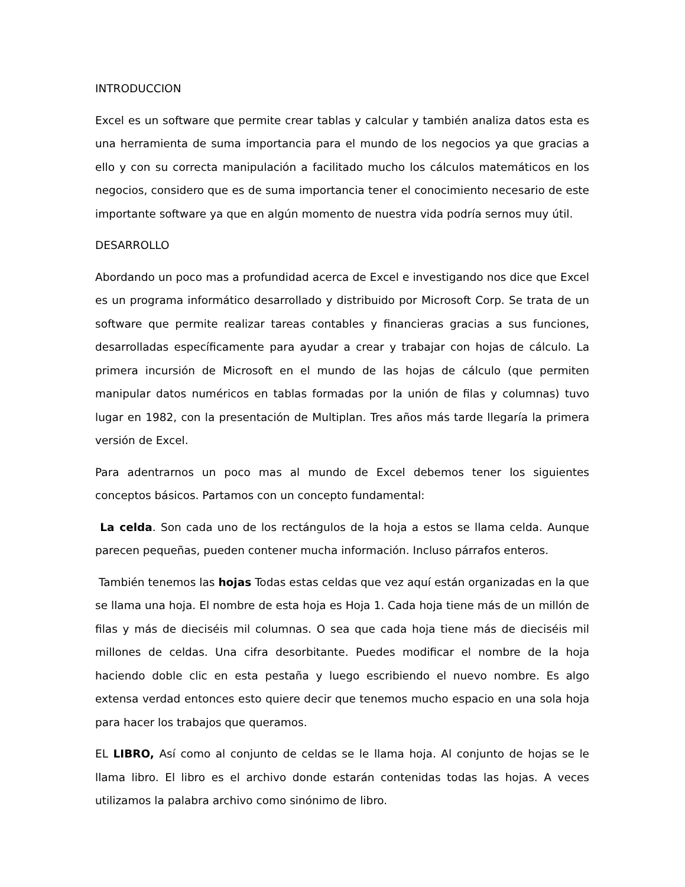INTRODUCCION
Excel es un software que permite crear tablas y calcular y también analiza datos esta es una herramienta de suma importancia para el mundo de los negocios ya que gracias a ello y con su correcta manipulación a facilitado mucho los cálculos matemáticos en los negocios, considero que es de suma importancia tener el conocimiento necesario de este importante software ya que en algún momento de nuestra vida podría sernos muy útil.
DESARROLLO
Abordando un poco mas a profundidad acerca de Excel e investigando nos dice que Excel es un programa informático desarrollado y distribuido por Microsoft Corp. Se trata de un software que permite realizar tareas contables y financieras gracias a sus funciones, desarrolladas específicamente para ayudar a crear y trabajar con hojas de cálculo. La primera incursión de Microsoft en el mundo de las hojas de cálculo (que permiten manipular datos numéricos en tablas formadas por la unión de filas y columnas) tuvo lugar en 1982, con la presentación de Multiplan. Tres años más tarde llegaría la primera versión de Excel.
Para adentrarnos un poco mas al mundo de Excel debemos tener los siguientes conceptos básicos. Partamos con un concepto fundamental:
La celda. Son cada uno de los rectángulos de la hoja a estos se llama celda. Aunque parecen pequeñas, pueden contener mucha información. Incluso párrafos enteros.
También tenemos las hojas Todas estas celdas que vez aquí están organizadas en la que se llama una hoja. El nombre de esta hoja es Hoja 1. Cada hoja tiene más de un millón de filas y más de dieciséis mil columnas. O sea que cada hoja tiene más de dieciséis mil millones de celdas. Una cifra desorbitante. Puedes modificar el nombre de la hoja haciendo doble clic en esta pestaña y luego escribiendo el nuevo nombre. Es algo extensa verdad entonces esto quiere decir que tenemos mucho espacio en una sola hoja para hacer los trabajos que queramos.
EL LIBRO, Así como al conjunto de celdas se le llama hoja. Al conjunto de hojas se le llama libro. El libro es el archivo donde estarán contenidas todas las hojas. A veces utilizamos la palabra archivo como sinónimo de libro.